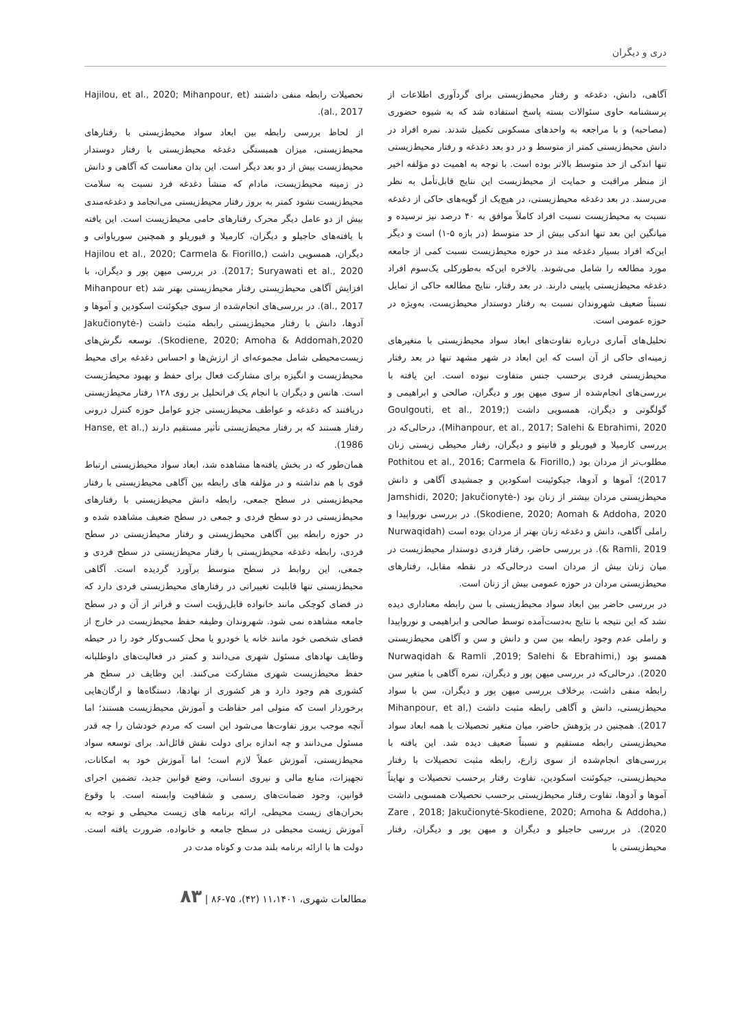دری و دیگران
آگاهی، دانش، دغدغه و رفتار محیط‌زیستی برای گردآوری اطلاعات از پرسشنامه حاوی سئوالات بسته پاسخ استفاده شد که به شیوه حضوری (مصاحبه) و با مراجعه به واحدهای مسکونی تکمیل شدند. نمره افراد در دانش محیط‌زیستی کمتر از متوسط و در دو بعد دغدغه و رفتار محیط‌زیستی تنها اندکی از حد متوسط بالاتر بوده است. با توجه به اهمیت دو مؤلفه اخیر از منظر مراقبت و حمایت از محیط‌زیست این نتایج قابل‌تأمل به نظر می‌رسند. در بعد دغدغه محیط‌زیستی، در هیچ‌یک از گویه‌های حاکی از دغدغه نسبت به محیط‌زیست نسبت افراد کاملاً موافق به ۴۰ درصد نیز نرسیده و میانگین این بعد تنها اندکی بیش از حد متوسط (در بازه ۵-۱) است و دیگر این‌که افراد بسیار دغدغه مند در حوزه محیط‌زیست نسبت کمی از جامعه مورد مطالعه را شامل می‌شوند. بالاخره این‌که به‌طورکلی یک‌سوم افراد دغدغه محیط‌زیستی پایینی دارند. در بعد رفتار، نتایج مطالعه حاکی از تمایل نسبتاً ضعیف شهروندان نسبت به رفتار دوستدار محیط‌زیست، به‌ویژه در حوزه عمومی است.
تحلیل‌های آماری درباره تفاوت‌های ابعاد سواد محیط‌زیستی با متغیرهای زمینه‌ای حاکی از آن است که این ابعاد در شهر مشهد تنها در بعد رفتار محیط‌زیستی فردی برحسب جنس متفاوت نبوده است. این یافته با بررسی‌های انجام‌شده از سوی میهن پور و دیگران، صالحی و ابراهیمی و گولگوتی و دیگران، همسویی داشت (Goulgouti, et al., 2019; Mihanpour, et al., 2017; Salehi & Ebrahimi, 2020)، درحالی‌که در بررسی کارمیلا و فیوریلو و فاتیتو و دیگران، رفتار محیطی زیستی زنان مطلوب‌تر از مردان بود (Pothitou et al., 2016; Carmela & Fiorillo, 2017)؛ آموها و آدوها، جیکوئینت اسکودین و جمشیدی آگاهی و دانش محیط‌زیستی مردان بیشتر از زنان بود (Jamshidi, 2020; Jakučionytė-Skodiene, 2020; Aomah & Addoha, 2020). در بررسی نورواپیدا و راملی آگاهی، دانش و دغدغه زنان بهتر از مردان بوده است (Nurwaqidah & Ramli, 2019). در بررسی حاضر، رفتار فردی دوستدار محیط‌زیست در میان زنان بیش از مردان است درحالی‌که در نقطه مقابل، رفتارهای محیط‌زیستی مردان در حوزه عمومی بیش از زنان است.
در بررسی حاضر بین ابعاد سواد محیط‌زیستی با سن رابطه معناداری دیده نشد که این نتیجه با نتایج به‌دست‌آمده توسط صالحی و ابراهیمی و نورواپیدا و راملی عدم وجود رابطه بین سن و دانش و سن و آگاهی محیط‌زیستی همسو بود (Nurwaqidah & Ramli ,2019; Salehi & Ebrahimi, 2020). درحالی‌که در بررسی میهن پور و دیگران، نمره آگاهی با متغیر سن رابطه منفی داشت، برخلاف بررسی میهن پور و دیگران، سن با سواد محیط‌زیستی، دانش و آگاهی رابطه مثبت داشت (Mihanpour, et al, 2017). همچنین در پژوهش حاضر، میان متغیر تحصیلات با همه ابعاد سواد محیط‌زیستی رابطه مستقیم و نسبتاً ضعیف دیده شد. این یافته با بررسی‌های انجام‌شده از سوی زارع، رابطه مثبت تحصیلات با رفتار محیط‌زیستی، جیکوئنت اسکودین، تفاوت رفتار برحسب تحصیلات و نهایتاً آموها و آدوها، تفاوت رفتار محیط‌زیستی برحسب تحصیلات همسویی داشت (Zare , 2018; Jakučionytė-Skodiene, 2020; Amoha & Addoha, 2020). در بررسی حاجیلو و دیگران و میهن پور و دیگران، رفتار محیط‌زیستی با
تحصیلات رابطه منفی داشتند (Hajilou, et al., 2020; Mihanpour, et al., 2017).
از لحاظ بررسی رابطه بین ابعاد سواد محیط‌زیستی با رفتارهای محیط‌زیستی، میزان همبستگی دغدغه محیط‌زیستی با رفتار دوستدار محیط‌زیست بیش از دو بعد دیگر است. این بدان معناست که آگاهی و دانش در زمینه محیط‌زیست، مادام که منشأ دغدغه فرد نسبت به سلامت محیط‌زیست نشود کمتر به بروز رفتار محیط‌زیستی می‌انجامد و دغدغه‌مندی بیش از دو عامل دیگر محرک رفتارهای حامی محیط‌زیست است. این یافته با یافته‌های حاجیلو و دیگران، کارمیلا و فیوریلو و همچنین سوریاواتی و دیگران، همسویی داشت (Hajilou et al., 2020; Carmela & Fiorillo, 2017; Suryawati et al., 2020). در بررسی میهن پور و دیگران، با افزایش آگاهی محیط‌زیستی رفتار محیط‌زیستی بهتر شد (Mihanpour et al., 2017). در بررسی‌های انجام‌شده از سوی جیکوئنت اسکودین و آموها و آدوها، دانش با رفتار محیط‌زیستی رابطه مثبت داشت (Jakučionytė-Skodiene, 2020; Amoha & Addomah,2020). توسعه نگرش‌های زیست‌محیطی شامل مجموعه‌ای از ارزش‌ها و احساس دغدغه برای محیط محیط‌زیست و انگیزه برای مشارکت فعال برای حفظ و بهبود محیط‌زیست است. هانس و دیگران با انجام یک فراتحلیل بر روی ۱۲۸ رفتار محیط‌زیستی دریافتند که دغدغه و عواطف محیط‌زیستی جزو عوامل حوزه کنترل درونی رفتار هستند که بر رفتار محیط‌زیستی تأثیر مستقیم دارند (Hanse, et al., 1986).
همان‌طور که در بخش یافته‌ها مشاهده شد، ابعاد سواد محیط‌زیستی ارتباط قوی با هم نداشته و در مؤلفه های رابطه بین آگاهی محیط‌زیستی با رفتار محیط‌زیستی در سطح جمعی، رابطه دانش محیط‌زیستی با رفتارهای محیط‌زیستی در دو سطح فردی و جمعی در سطح ضعیف مشاهده شده و در حوزه رابطه بین آگاهی محیط‌زیستی و رفتار محیط‌زیستی در سطح فردی، رابطه دغدغه محیط‌زیستی با رفتار محیط‌زیستی در سطح فردی و جمعی، این روابط در سطح متوسط برآورد گردیده است. آگاهی محیط‌زیستی تنها قابلیت تغییراتی در رفتارهای محیط‌زیستی فردی دارد که در فضای کوچکی مانند خانواده قابل‌رؤیت است و فراتر از آن و در سطح جامعه مشاهده نمی شود. شهروندان وظیفه حفظ محیط‌زیست در خارج از فضای شخصی خود مانند خانه یا خودرو یا محل کسب‌وکار خود را در حیطه وظایف نهادهای مسئول شهری می‌دانند و کمتر در فعالیت‌های داوطلبانه حفظ محیط‌زیست شهری مشارکت می‌کنند. این وظایف در سطح هر کشوری هم وجود دارد و هر کشوری از نهادها، دستگاه‌ها و ارگان‌هایی برخوردار است که متولی امر حفاظت و آموزش محیط‌زیست هستند؛ اما آنچه موجب بروز تفاوت‌ها می‌شود این است که مردم خودشان را چه قدر مسئول می‌دانند و چه اندازه برای دولت نقش قائل‌اند. برای توسعه سواد محیط‌زیستی، آموزش عملاً لازم است؛ اما آموزش خود به امکانات، تجهیزات، منابع مالی و نیروی انسانی، وضع قوانین جدید، تضمین اجرای قوانین، وجود ضمانت‌های رسمی و شفافیت وابسته است. با وقوع بحران‌های زیست محیطی، ارائه برنامه های زیست محیطی و توجه به آموزش زیست محیطی در سطح جامعه و خانواده، ضرورت یافته است. دولت ها با ارائه برنامه بلند مدت و کوتاه مدت در
مطالعات شهری، ۱۱،۱۴۰۱ (۴۲)، ۷۵-۸۶ | ۸۳